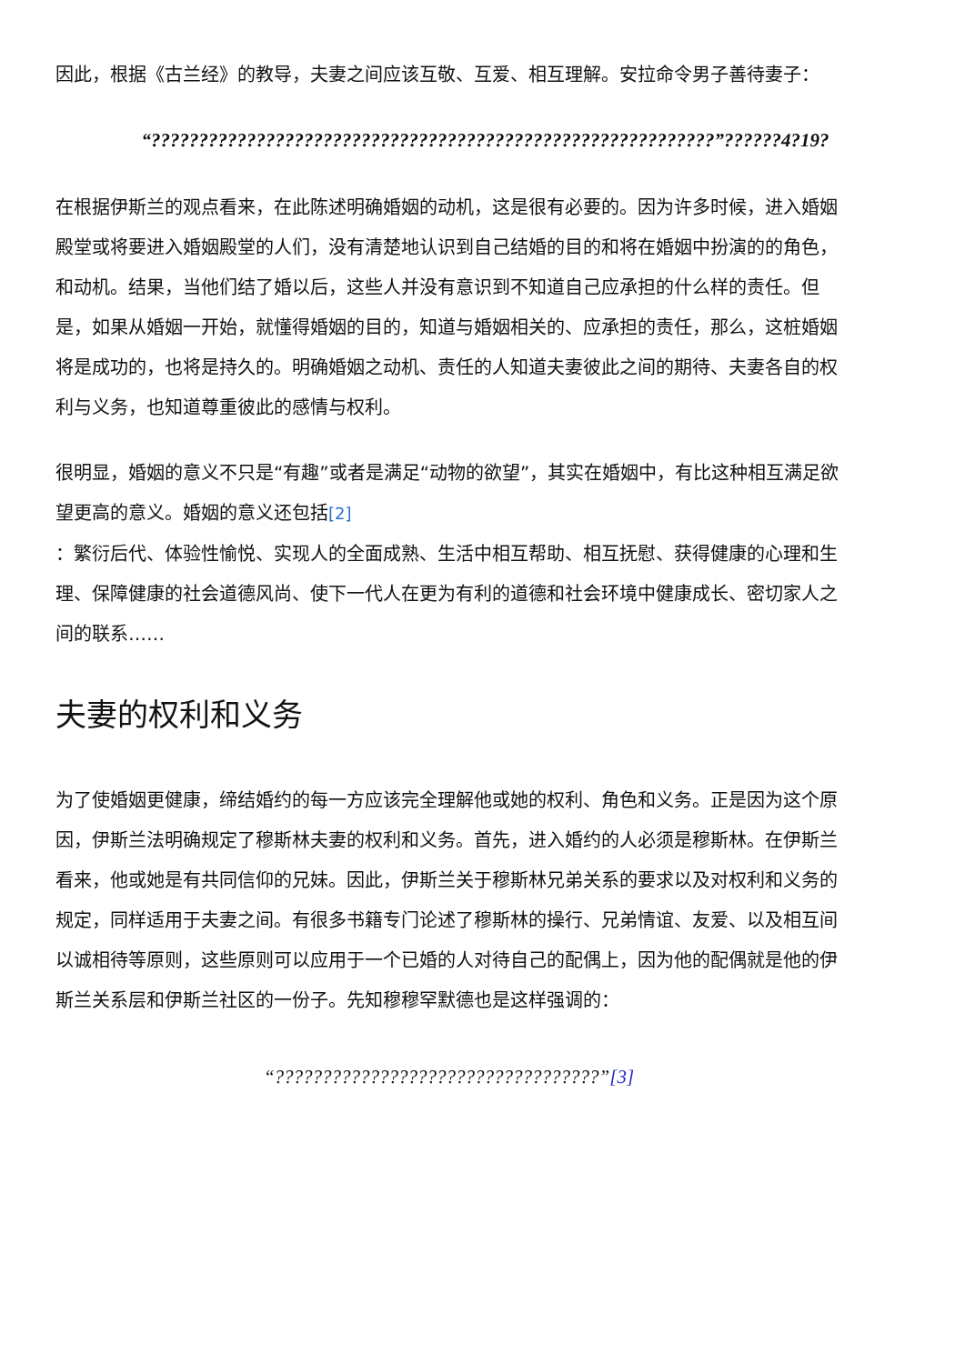因此，根据《古兰经》的教导，夫妻之间应该互敬、互爱、相互理解。安拉命令男子善待妻子：
“???????????????????????????????????????????????????????????”??????4?19?
在根据伊斯兰的观点看来，在此陈述明确婚姻的动机，这是很有必要的。因为许多时候，进入婚姻殿堂或将要进入婚姻殿堂的人们，没有清楚地认识到自己结婚的目的和将在婚姻中扮演的的角色，和动机。结果，当他们结了婚以后，这些人并没有意识到不知道自己应承担的什么样的责任。但是，如果从婚姻一开始，就懂得婚姻的目的，知道与婚姻相关的、应承担的责任，那么，这桩婚姻将是成功的，也将是持久的。明确婚姻之动机、责任的人知道夫妻彼此之间的期待、夫妻各自的权利与义务，也知道尊重彼此的感情与权利。
很明显，婚姻的意义不只是“有趣”或者是满足“动物的欲望”，其实在婚姻中，有比这种相互满足欲望更高的意义。婚姻的意义还包括[2]
：繁衍后代、体验性愉悦、实现人的全面成熟、生活中相互帮助、相互抚慰、获得健康的心理和生理、保障健康的社会道德风尚、使下一代人在更为有利的道德和社会环境中健康成长、密切家人之间的联系……
夫妻的权利和义务
为了使婚姻更健康，缔结婚约的每一方应该完全理解他或她的权利、角色和义务。正是因为这个原因，伊斯兰法明确规定了穆斯林夫妻的权利和义务。首先，进入婚约的人必须是穆斯林。在伊斯兰看来，他或她是有共同信仰的兄妹。因此，伊斯兰关于穆斯林兄弟关系的要求以及对权利和义务的规定，同样适用于夫妻之间。有很多书籍专门论述了穆斯林的操行、兄弟情谊、友爱、以及相互间以诚相待等原则，这些原则可以应用于一个已婚的人对待自己的配偶上，因为他的配偶就是他的伊斯兰关系层和伊斯兰社区的一份子。先知穆穆罕默德也是这样强调的：
“??????????????????????????????????”[3]